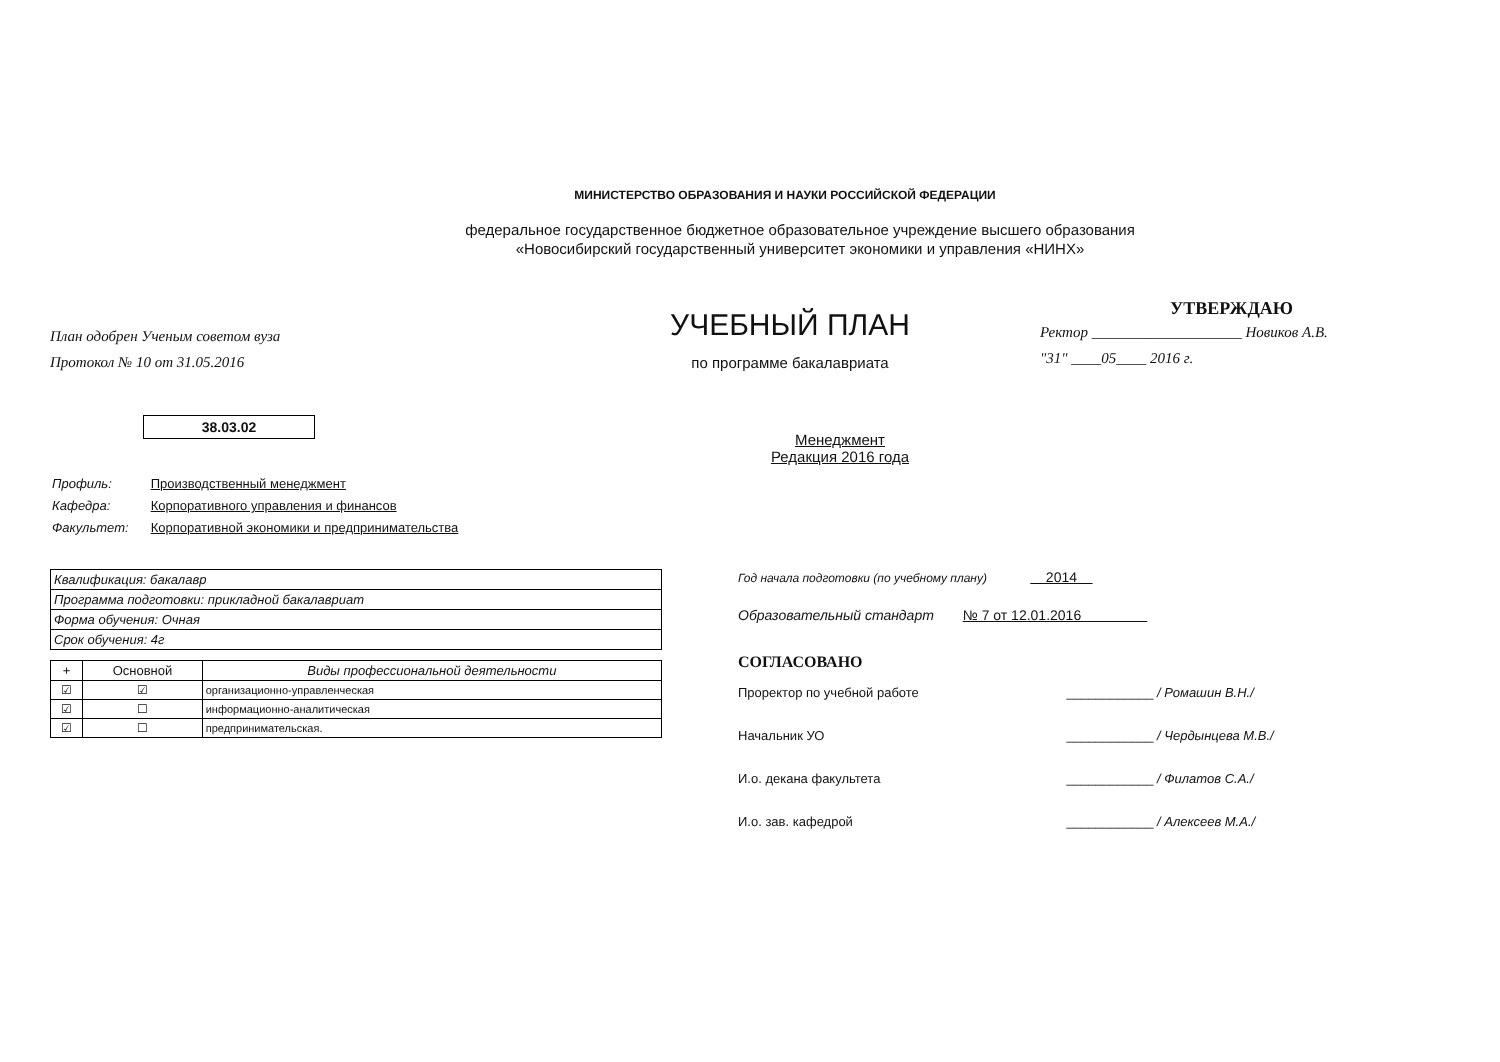МИНИСТЕРСТВО ОБРАЗОВАНИЯ И НАУКИ РОССИЙСКОЙ ФЕДЕРАЦИИ
федеральное государственное бюджетное образовательное учреждение высшего образования
«Новосибирский государственный университет экономики и управления «НИНХ»
План одобрен Ученым советом вуза
Протокол № 10 от 31.05.2016
38.03.02
УЧЕБНЫЙ ПЛАН
по программе бакалавриата
Менеджмент
Редакция 2016 года
УТВЕРЖДАЮ
Ректор ____________________ Новиков А.В.
"31" ____05____ 2016 г.
Профиль: Производственный менеджмент
Кафедра: Корпоративного управления и финансов
Факультет: Корпоративной экономики и предпринимательства
| Квалификация: бакалавр |
| Программа подготовки: прикладной бакалавриат |
| Форма обучения: Очная |
| Срок обучения: 4г |
| + | Основной | Виды профессиональной деятельности |
| --- | --- | --- |
| ☑ | ☑ | организационно-управленческая |
| ☑ | ☐ | информационно-аналитическая |
| ☑ | ☐ | предпринимательская. |
Год начала подготовки (по учебному плану) 2014
Образовательный стандарт № 7 от 12.01.2016
СОГЛАСОВАНО
Проректор по учебной работе ____________ / Ромашин В.Н./
Начальник УО ____________ / Чердынцева М.В./
И.о. декана факультета ____________ / Филатов С.А./
И.о. зав. кафедрой ____________ / Алексеев М.А./